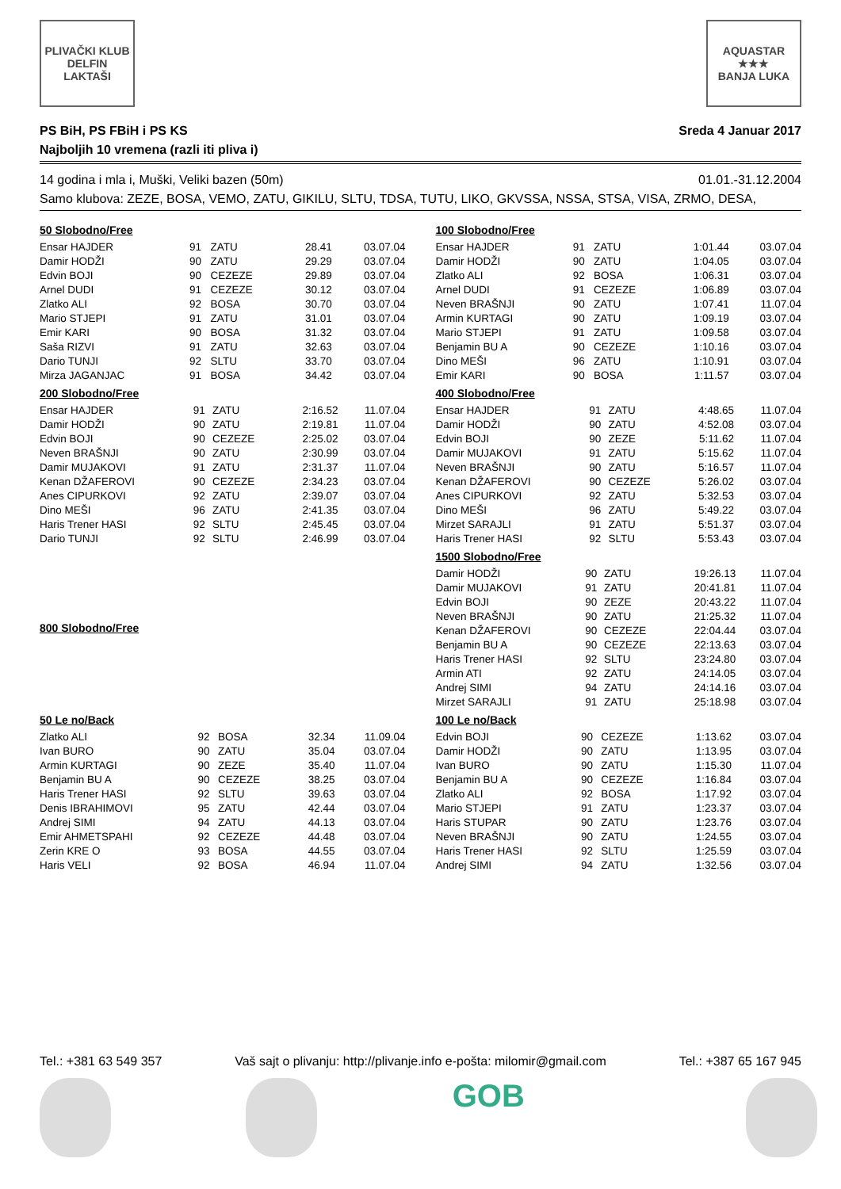PLIVAČKI KLUB
DELFIN
LAKTAŠI
AQUASTAR
★★★
BANJA LUKA
PS BiH, PS FBiH i PS KS
Najboljih 10 vremena (razli iti pliva i)
Sreda 4 Januar 2017
14 godina i mla i, Muški, Veliki bazen (50m) 01.01.-31.12.2004
Samo klubova: ZEZE, BOSA, VEMO, ZATU, GIKILU, SLTU, TDSA, TUTU, LIKO, GKVSSA, NSSA, STSA, VISA, ZRMO, DESA,
| 50 Slobodno/Free | | | | |
| --- | --- | --- | --- | --- |
| Ensar HAJDER | 91 | ZATU | 28.41 | 03.07.04 |
| Damir HODŽI | 90 | ZATU | 29.29 | 03.07.04 |
| Edvin BOJI | 90 | CEZEZE | 29.89 | 03.07.04 |
| Arnel DUDI | 91 | CEZEZE | 30.12 | 03.07.04 |
| Zlatko ALI | 92 | BOSA | 30.70 | 03.07.04 |
| Mario STJEPI | 91 | ZATU | 31.01 | 03.07.04 |
| Emir KARI | 90 | BOSA | 31.32 | 03.07.04 |
| Saša RIZVI | 91 | ZATU | 32.63 | 03.07.04 |
| Dario TUNJI | 92 | SLTU | 33.70 | 03.07.04 |
| Mirza JAGANJAC | 91 | BOSA | 34.42 | 03.07.04 |
| 100 Slobodno/Free | | | | |
| --- | --- | --- | --- | --- |
| Ensar HAJDER | 91 | ZATU | 1:01.44 | 03.07.04 |
| Damir HODŽI | 90 | ZATU | 1:04.05 | 03.07.04 |
| Zlatko ALI | 92 | BOSA | 1:06.31 | 03.07.04 |
| Arnel DUDI | 91 | CEZEZE | 1:06.89 | 03.07.04 |
| Neven BRAŠNJI | 90 | ZATU | 1:07.41 | 11.07.04 |
| Armin KURTAGI | 90 | ZATU | 1:09.19 | 03.07.04 |
| Mario STJEPI | 91 | ZATU | 1:09.58 | 03.07.04 |
| Benjamin BU A | 90 | CEZEZE | 1:10.16 | 03.07.04 |
| Dino MEŠI | 96 | ZATU | 1:10.91 | 03.07.04 |
| Emir KARI | 90 | BOSA | 1:11.57 | 03.07.04 |
| 200 Slobodno/Free | | | | |
| --- | --- | --- | --- | --- |
| Ensar HAJDER | 91 | ZATU | 2:16.52 | 11.07.04 |
| Damir HODŽI | 90 | ZATU | 2:19.81 | 11.07.04 |
| Edvin BOJI | 90 | CEZEZE | 2:25.02 | 03.07.04 |
| Neven BRAŠNJI | 90 | ZATU | 2:30.99 | 03.07.04 |
| Damir MUJAKOVI | 91 | ZATU | 2:31.37 | 11.07.04 |
| Kenan DŽAFEROVI | 90 | CEZEZE | 2:34.23 | 03.07.04 |
| Anes CIPURKOVI | 92 | ZATU | 2:39.07 | 03.07.04 |
| Dino MEŠI | 96 | ZATU | 2:41.35 | 03.07.04 |
| Haris Trener HASI | 92 | SLTU | 2:45.45 | 03.07.04 |
| Dario TUNJI | 92 | SLTU | 2:46.99 | 03.07.04 |
| 400 Slobodno/Free | | | | |
| --- | --- | --- | --- | --- |
| Ensar HAJDER | 91 | ZATU | 4:48.65 | 11.07.04 |
| Damir HODŽI | 90 | ZATU | 4:52.08 | 03.07.04 |
| Edvin BOJI | 90 | ZEZE | 5:11.62 | 11.07.04 |
| Damir MUJAKOVI | 91 | ZATU | 5:15.62 | 11.07.04 |
| Neven BRAŠNJI | 90 | ZATU | 5:16.57 | 11.07.04 |
| Kenan DŽAFEROVI | 90 | CEZEZE | 5:26.02 | 03.07.04 |
| Anes CIPURKOVI | 92 | ZATU | 5:32.53 | 03.07.04 |
| Dino MEŠI | 96 | ZATU | 5:49.22 | 03.07.04 |
| Mirzet SARAJLI | 91 | ZATU | 5:51.37 | 03.07.04 |
| Haris Trener HASI | 92 | SLTU | 5:53.43 | 03.07.04 |
| 800 Slobodno/Free |
| --- |
| 1500 Slobodno/Free | | | | |
| --- | --- | --- | --- | --- |
| Damir HODŽI | 90 | ZATU | 19:26.13 | 11.07.04 |
| Damir MUJAKOVI | 91 | ZATU | 20:41.81 | 11.07.04 |
| Edvin BOJI | 90 | ZEZE | 20:43.22 | 11.07.04 |
| Neven BRAŠNJI | 90 | ZATU | 21:25.32 | 11.07.04 |
| Kenan DŽAFEROVI | 90 | CEZEZE | 22:04.44 | 03.07.04 |
| Benjamin BU A | 90 | CEZEZE | 22:13.63 | 03.07.04 |
| Haris Trener HASI | 92 | SLTU | 23:24.80 | 03.07.04 |
| Armin ATI | 92 | ZATU | 24:14.05 | 03.07.04 |
| Andrej SIMI | 94 | ZATU | 24:14.16 | 03.07.04 |
| Mirzet SARAJLI | 91 | ZATU | 25:18.98 | 03.07.04 |
| 50 Le no/Back | | | | |
| --- | --- | --- | --- | --- |
| Zlatko ALI | 92 | BOSA | 32.34 | 11.09.04 |
| Ivan BURO | 90 | ZATU | 35.04 | 03.07.04 |
| Armin KURTAGI | 90 | ZEZE | 35.40 | 11.07.04 |
| Benjamin BU A | 90 | CEZEZE | 38.25 | 03.07.04 |
| Haris Trener HASI | 92 | SLTU | 39.63 | 03.07.04 |
| Denis IBRAHIMOVI | 95 | ZATU | 42.44 | 03.07.04 |
| Andrej SIMI | 94 | ZATU | 44.13 | 03.07.04 |
| Emir AHMETSPAHI | 92 | CEZEZE | 44.48 | 03.07.04 |
| Zerin KRE O | 93 | BOSA | 44.55 | 03.07.04 |
| Haris VELI | 92 | BOSA | 46.94 | 11.07.04 |
| 100 Le no/Back | | | | |
| --- | --- | --- | --- | --- |
| Edvin BOJI | 90 | CEZEZE | 1:13.62 | 03.07.04 |
| Damir HODŽI | 90 | ZATU | 1:13.95 | 03.07.04 |
| Ivan BURO | 90 | ZATU | 1:15.30 | 11.07.04 |
| Benjamin BU A | 90 | CEZEZE | 1:16.84 | 03.07.04 |
| Zlatko ALI | 92 | BOSA | 1:17.92 | 03.07.04 |
| Mario STJEPI | 91 | ZATU | 1:23.37 | 03.07.04 |
| Haris STUPAR | 90 | ZATU | 1:23.76 | 03.07.04 |
| Neven BRAŠNJI | 90 | ZATU | 1:24.55 | 03.07.04 |
| Haris Trener HASI | 92 | SLTU | 1:25.59 | 03.07.04 |
| Andrej SIMI | 94 | ZATU | 1:32.56 | 03.07.04 |
Tel.: +381 63 549 357 Vaš sajt o plivanju: http://plivanje.info e-pošta: milomir@gmail.com Tel.: +387 65 167 945
GOB